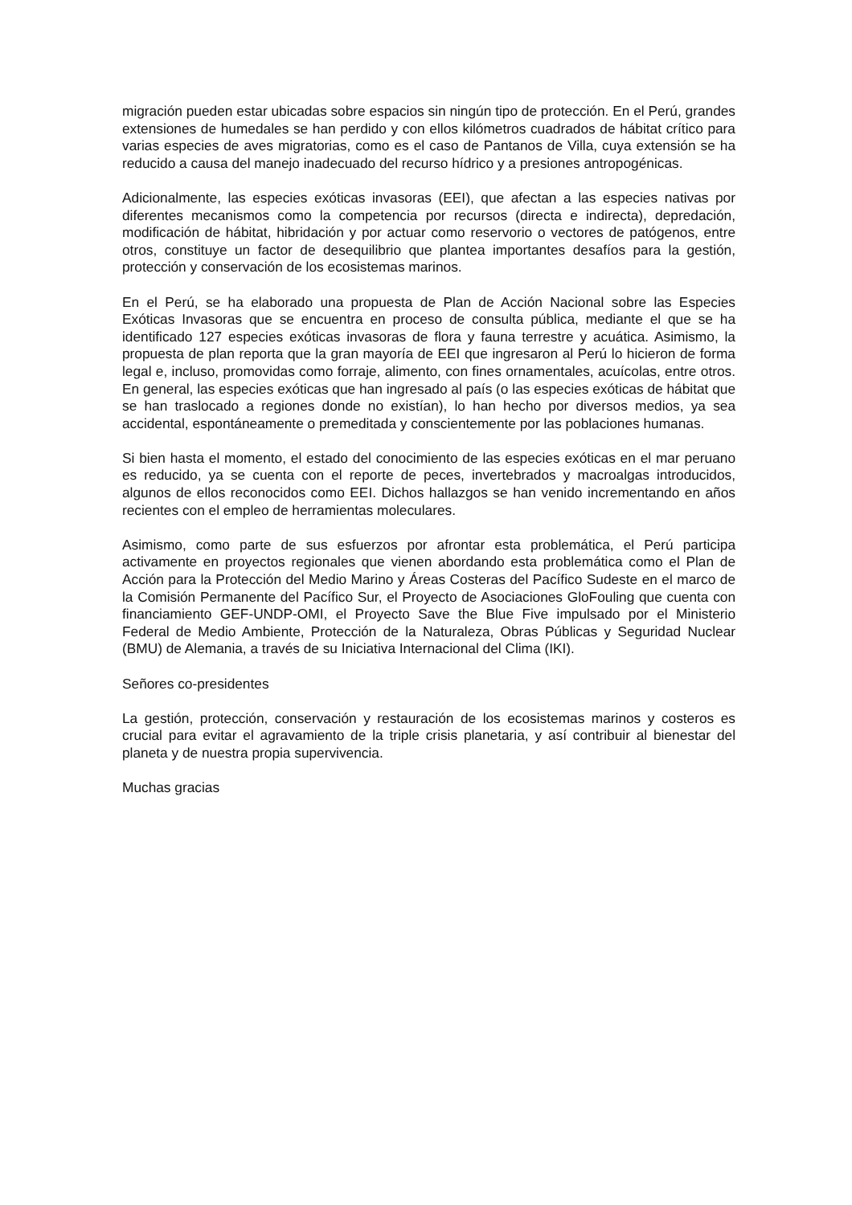migración pueden estar ubicadas sobre espacios sin ningún tipo de protección. En el Perú, grandes extensiones de humedales se han perdido y con ellos kilómetros cuadrados de hábitat crítico para varias especies de aves migratorias, como es el caso de Pantanos de Villa, cuya extensión se ha reducido a causa del manejo inadecuado del recurso hídrico y a presiones antropogénicas.
Adicionalmente, las especies exóticas invasoras (EEI), que afectan a las especies nativas por diferentes mecanismos como la competencia por recursos (directa e indirecta), depredación, modificación de hábitat, hibridación y por actuar como reservorio o vectores de patógenos, entre otros, constituye un factor de desequilibrio que plantea importantes desafíos para la gestión, protección y conservación de los ecosistemas marinos.
En el Perú, se ha elaborado una propuesta de Plan de Acción Nacional sobre las Especies Exóticas Invasoras que se encuentra en proceso de consulta pública, mediante el que se ha identificado 127 especies exóticas invasoras de flora y fauna terrestre y acuática. Asimismo, la propuesta de plan reporta que la gran mayoría de EEI que ingresaron al Perú lo hicieron de forma legal e, incluso, promovidas como forraje, alimento, con fines ornamentales, acuícolas, entre otros. En general, las especies exóticas que han ingresado al país (o las especies exóticas de hábitat que se han traslocado a regiones donde no existían), lo han hecho por diversos medios, ya sea accidental, espontáneamente o premeditada y conscientemente por las poblaciones humanas.
Si bien hasta el momento, el estado del conocimiento de las especies exóticas en el mar peruano es reducido, ya se cuenta con el reporte de peces, invertebrados y macroalgas introducidos, algunos de ellos reconocidos como EEI. Dichos hallazgos se han venido incrementando en años recientes con el empleo de herramientas moleculares.
Asimismo, como parte de sus esfuerzos por afrontar esta problemática, el Perú participa activamente en proyectos regionales que vienen abordando esta problemática como el Plan de Acción para la Protección del Medio Marino y Áreas Costeras del Pacífico Sudeste en el marco de la Comisión Permanente del Pacífico Sur, el Proyecto de Asociaciones GloFouling que cuenta con financiamiento GEF-UNDP-OMI, el Proyecto Save the Blue Five impulsado por el Ministerio Federal de Medio Ambiente, Protección de la Naturaleza, Obras Públicas y Seguridad Nuclear (BMU) de Alemania, a través de su Iniciativa Internacional del Clima (IKI).
Señores co-presidentes
La gestión, protección, conservación y restauración de los ecosistemas marinos y costeros es crucial para evitar el agravamiento de la triple crisis planetaria, y así contribuir al bienestar del planeta y de nuestra propia supervivencia.
Muchas gracias